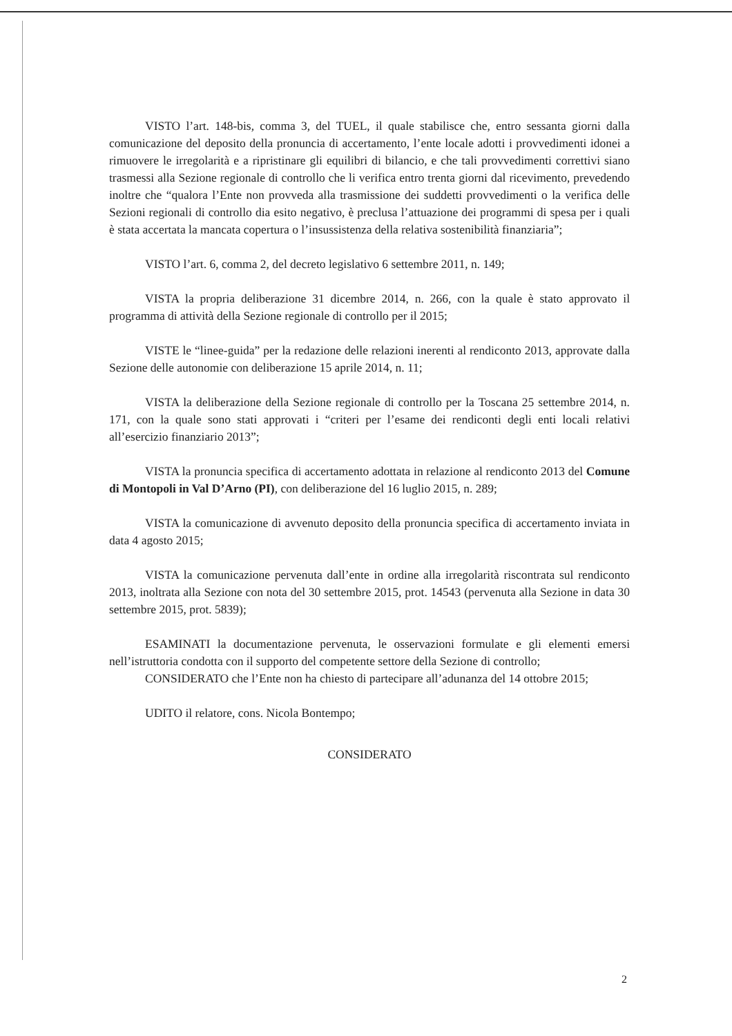VISTO l’art. 148-bis, comma 3, del TUEL, il quale stabilisce che, entro sessanta giorni dalla comunicazione del deposito della pronuncia di accertamento, l’ente locale adotti i provvedimenti idonei a rimuovere le irregolarità e a ripristinare gli equilibri di bilancio, e che tali provvedimenti correttivi siano trasmessi alla Sezione regionale di controllo che li verifica entro trenta giorni dal ricevimento, prevedendo inoltre che “qualora l’Ente non provveda alla trasmissione dei suddetti provvedimenti o la verifica delle Sezioni regionali di controllo dia esito negativo, è preclusa l’attuazione dei programmi di spesa per i quali è stata accertata la mancata copertura o l’insussistenza della relativa sostenibilità finanziaria”;
VISTO l’art. 6, comma 2, del decreto legislativo 6 settembre 2011, n. 149;
VISTA la propria deliberazione 31 dicembre 2014, n. 266, con la quale è stato approvato il programma di attività della Sezione regionale di controllo per il 2015;
VISTE le “linee-guida” per la redazione delle relazioni inerenti al rendiconto 2013, approvate dalla Sezione delle autonomie con deliberazione 15 aprile 2014, n. 11;
VISTA la deliberazione della Sezione regionale di controllo per la Toscana 25 settembre 2014, n. 171, con la quale sono stati approvati i “criteri per l’esame dei rendiconti degli enti locali relativi all’esercizio finanziario 2013”;
VISTA la pronuncia specifica di accertamento adottata in relazione al rendiconto 2013 del Comune di Montopoli in Val D’Arno (PI), con deliberazione del 16 luglio 2015, n. 289;
VISTA la comunicazione di avvenuto deposito della pronuncia specifica di accertamento inviata in data 4 agosto 2015;
VISTA la comunicazione pervenuta dall’ente in ordine alla irregolarità riscontrata sul rendiconto 2013, inoltrata alla Sezione con nota del 30 settembre 2015, prot. 14543 (pervenuta alla Sezione in data 30 settembre 2015, prot. 5839);
ESAMINATI la documentazione pervenuta, le osservazioni formulate e gli elementi emersi nell’istruttoria condotta con il supporto del competente settore della Sezione di controllo;
CONSIDERATO che l’Ente non ha chiesto di partecipare all’adunanza del 14 ottobre 2015;
UDITO il relatore, cons. Nicola Bontempo;
CONSIDERATO
2